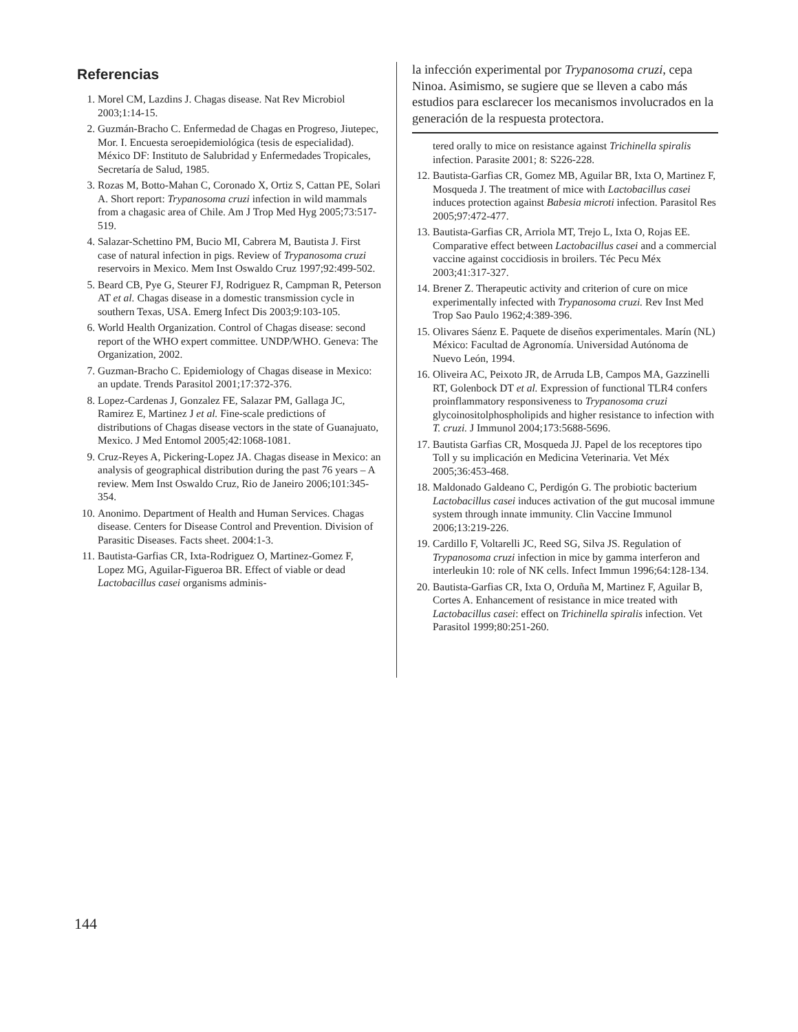Referencias
1. Morel CM, Lazdins J. Chagas disease. Nat Rev Microbiol 2003;1:14-15.
2. Guzmán-Bracho C. Enfermedad de Chagas en Progreso, Jiutepec, Mor. I. Encuesta seroepidemiológica (tesis de especialidad). México DF: Instituto de Salubridad y Enfermedades Tropicales, Secretaría de Salud, 1985.
3. Rozas M, Botto-Mahan C, Coronado X, Ortiz S, Cattan PE, Solari A. Short report: Trypanosoma cruzi infection in wild mammals from a chagasic area of Chile. Am J Trop Med Hyg 2005;73:517-519.
4. Salazar-Schettino PM, Bucio MI, Cabrera M, Bautista J. First case of natural infection in pigs. Review of Trypanosoma cruzi reservoirs in Mexico. Mem Inst Oswaldo Cruz 1997;92:499-502.
5. Beard CB, Pye G, Steurer FJ, Rodriguez R, Campman R, Peterson AT et al. Chagas disease in a domestic transmission cycle in southern Texas, USA. Emerg Infect Dis 2003;9:103-105.
6. World Health Organization. Control of Chagas disease: second report of the WHO expert committee. UNDP/WHO. Geneva: The Organization, 2002.
7. Guzman-Bracho C. Epidemiology of Chagas disease in Mexico: an update. Trends Parasitol 2001;17:372-376.
8. Lopez-Cardenas J, Gonzalez FE, Salazar PM, Gallaga JC, Ramirez E, Martinez J et al. Fine-scale predictions of distributions of Chagas disease vectors in the state of Guanajuato, Mexico. J Med Entomol 2005;42:1068-1081.
9. Cruz-Reyes A, Pickering-Lopez JA. Chagas disease in Mexico: an analysis of geographical distribution during the past 76 years – A review. Mem Inst Oswaldo Cruz, Rio de Janeiro 2006;101:345-354.
10. Anonimo. Department of Health and Human Services. Chagas disease. Centers for Disease Control and Prevention. Division of Parasitic Diseases. Facts sheet. 2004:1-3.
11. Bautista-Garfias CR, Ixta-Rodriguez O, Martinez-Gomez F, Lopez MG, Aguilar-Figueroa BR. Effect of viable or dead Lactobacillus casei organisms adminis-
la infección experimental por Trypanosoma cruzi, cepa Ninoa. Asimismo, se sugiere que se lleven a cabo más estudios para esclarecer los mecanismos involucrados en la generación de la respuesta protectora.
tered orally to mice on resistance against Trichinella spiralis infection. Parasite 2001; 8: S226-228.
12. Bautista-Garfias CR, Gomez MB, Aguilar BR, Ixta O, Martinez F, Mosqueda J. The treatment of mice with Lactobacillus casei induces protection against Babesia microti infection. Parasitol Res 2005;97:472-477.
13. Bautista-Garfias CR, Arriola MT, Trejo L, Ixta O, Rojas EE. Comparative effect between Lactobacillus casei and a commercial vaccine against coccidiosis in broilers. Téc Pecu Méx 2003;41:317-327.
14. Brener Z. Therapeutic activity and criterion of cure on mice experimentally infected with Trypanosoma cruzi. Rev Inst Med Trop Sao Paulo 1962;4:389-396.
15. Olivares Sáenz E. Paquete de diseños experimentales. Marín (NL) México: Facultad de Agronomía. Universidad Autónoma de Nuevo León, 1994.
16. Oliveira AC, Peixoto JR, de Arruda LB, Campos MA, Gazzinelli RT, Golenbock DT et al. Expression of functional TLR4 confers proinflammatory responsiveness to Trypanosoma cruzi glycoinositolphospholipids and higher resistance to infection with T. cruzi. J Immunol 2004;173:5688-5696.
17. Bautista Garfias CR, Mosqueda JJ. Papel de los receptores tipo Toll y su implicación en Medicina Veterinaria. Vet Méx 2005;36:453-468.
18. Maldonado Galdeano C, Perdigón G. The probiotic bacterium Lactobacillus casei induces activation of the gut mucosal immune system through innate immunity. Clin Vaccine Immunol 2006;13:219-226.
19. Cardillo F, Voltarelli JC, Reed SG, Silva JS. Regulation of Trypanosoma cruzi infection in mice by gamma interferon and interleukin 10: role of NK cells. Infect Immun 1996;64:128-134.
20. Bautista-Garfias CR, Ixta O, Orduña M, Martinez F, Aguilar B, Cortes A. Enhancement of resistance in mice treated with Lactobacillus casei: effect on Trichinella spiralis infection. Vet Parasitol 1999;80:251-260.
144